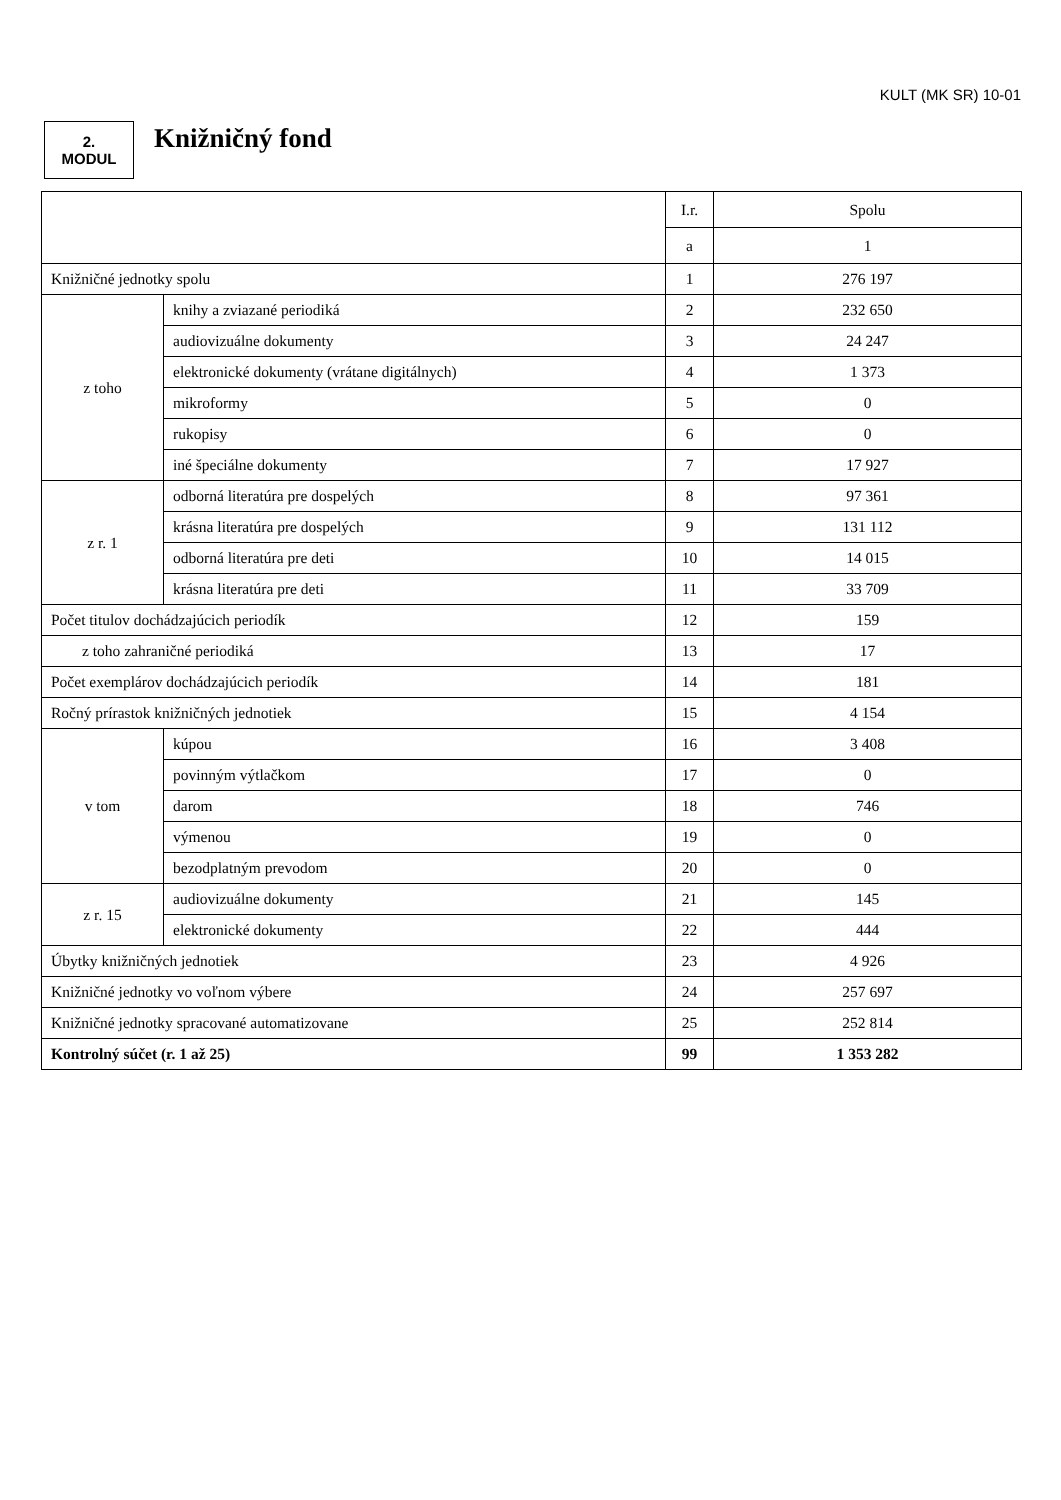KULT (MK SR) 10-01
2.
MODUL
Knižničný fond
| | | I.r. | Spolu |
| | | a | 1 |
| Knižničné jednotky spolu | | 1 | 276 197 |
| z toho | knihy a zviazané periodiká | 2 | 232 650 |
| | audiovizuálne dokumenty | 3 | 24 247 |
| | elektronické dokumenty (vrátane digitálnych) | 4 | 1 373 |
| | mikroformy | 5 | 0 |
| | rukopisy | 6 | 0 |
| | iné špeciálne dokumenty | 7 | 17 927 |
| z r. 1 | odborná literatúra pre dospelých | 8 | 97 361 |
| | krásna literatúra pre dospelých | 9 | 131 112 |
| | odborná literatúra pre deti | 10 | 14 015 |
| | krásna literatúra pre deti | 11 | 33 709 |
| Počet titulov dochádzajúcich periodík | | 12 | 159 |
| z toho zahraničné periodiká | | 13 | 17 |
| Počet exemplárov dochádzajúcich periodík | | 14 | 181 |
| Ročný prírastok knižničných jednotiek | | 15 | 4 154 |
| v tom | kúpou | 16 | 3 408 |
| | povinným výtlačkom | 17 | 0 |
| | darom | 18 | 746 |
| | výmenou | 19 | 0 |
| | bezodplatným prevodom | 20 | 0 |
| z r. 15 | audiovizuálne dokumenty | 21 | 145 |
| | elektronické dokumenty | 22 | 444 |
| Úbytky knižničných jednotiek | | 23 | 4 926 |
| Knižničné jednotky vo voľnom výbere | | 24 | 257 697 |
| Knižničné jednotky spracované automatizovane | | 25 | 252 814 |
| Kontrolný súčet (r. 1 až 25) | | 99 | 1 353 282 |